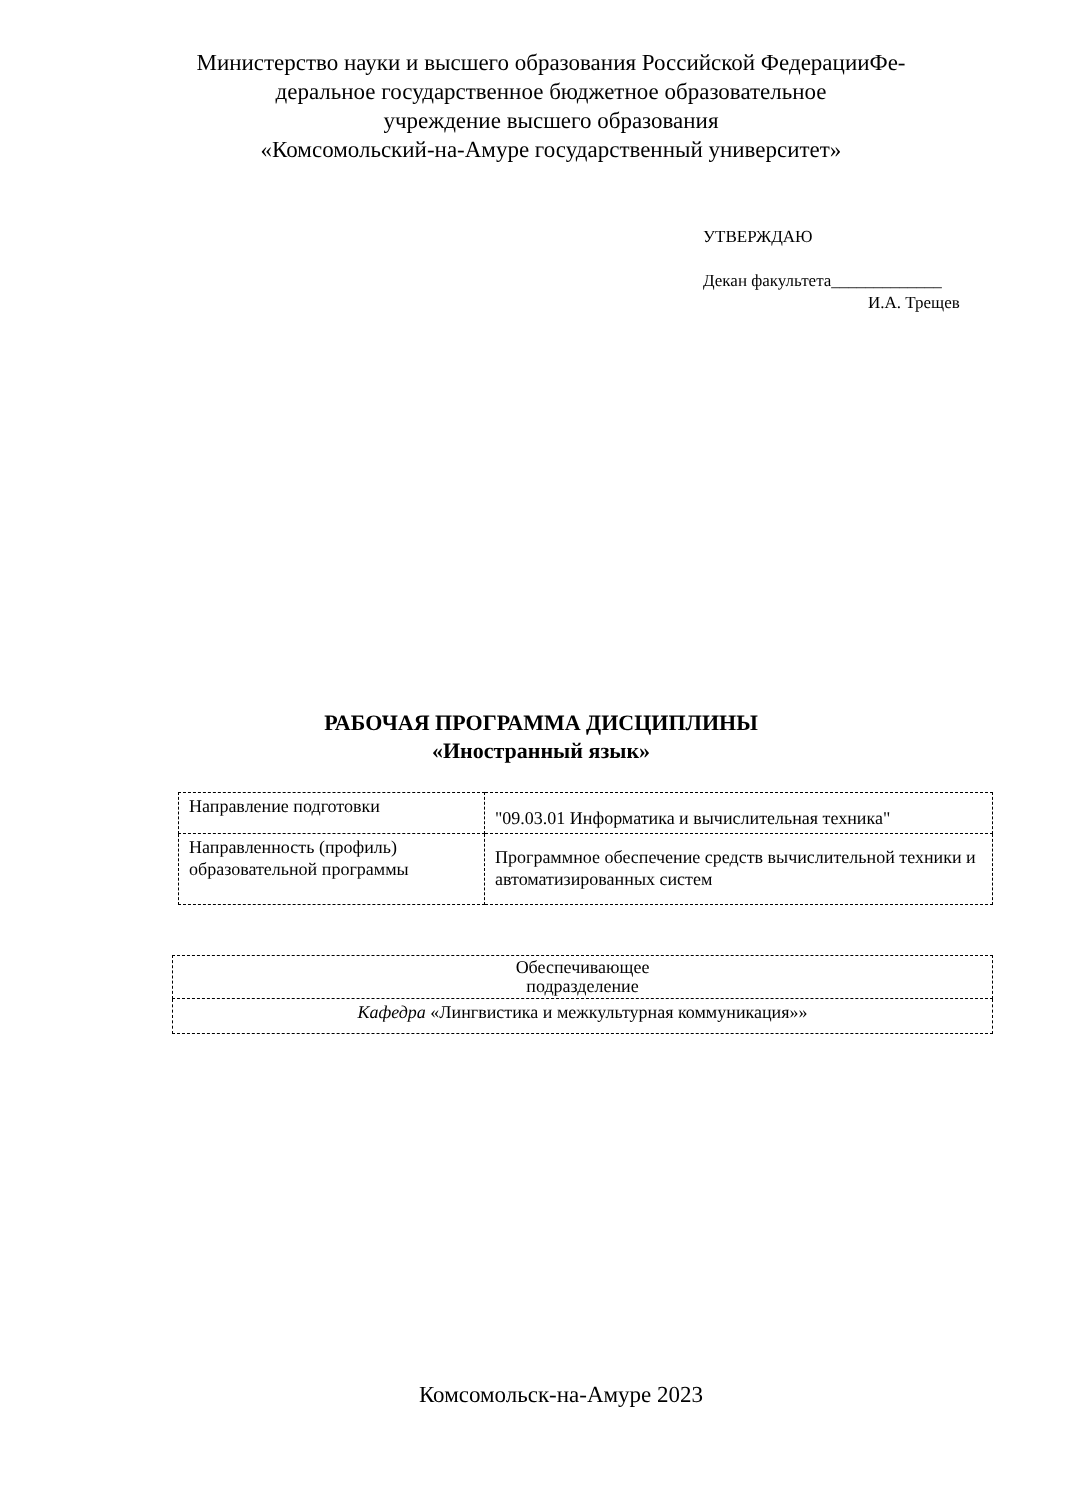Министерство науки и высшего образования Российской ФедерацииФе-
деральное государственное бюджетное образовательное
учреждение высшего образования
«Комсомольский-на-Амуре государственный университет»
УТВЕРЖДАЮ
Декан факультета_____________
И.А. Трещев
РАБОЧАЯ ПРОГРАММА ДИСЦИПЛИНЫ
«Иностранный язык»
| Направление подготовки | "09.03.01 Информатика и вычислительная техника" |
| Направленность (профиль) образовательной программы | Программное обеспечение средств вычислительной техники и автоматизированных систем |
| Обеспечивающее подразделение |
| Кафедра «Лингвистика и межкультурная коммуникация»» |
Комсомольск-на-Амуре 2023